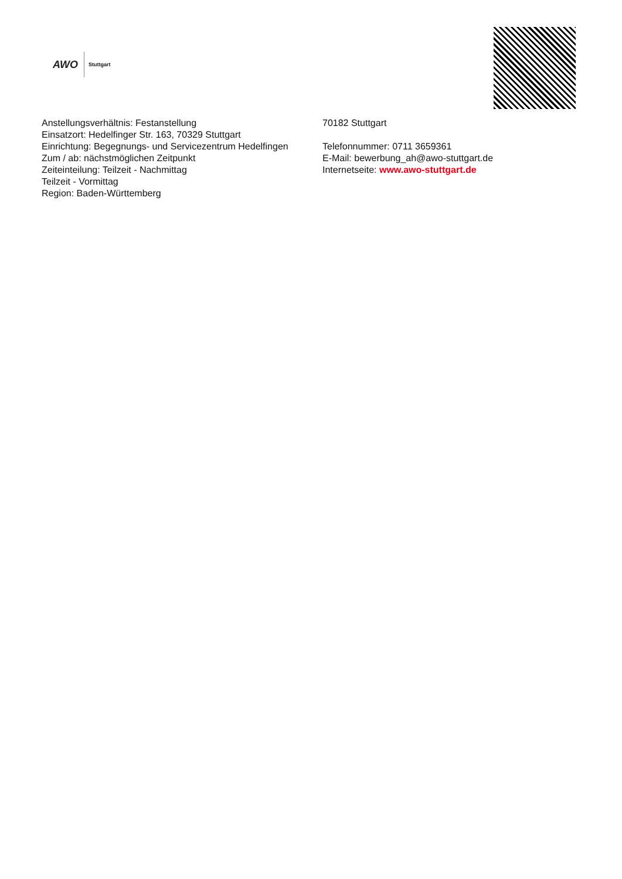AWO
Stuttgart
Anstellungsverhältnis: Festanstellung
Einsatzort: Hedelfinger Str. 163, 70329 Stuttgart
Einrichtung: Begegnungs- und Servicezentrum Hedelfingen
Zum / ab: nächstmöglichen Zeitpunkt
Zeiteinteilung: Teilzeit - Nachmittag
Teilzeit - Vormittag
Region: Baden-Württemberg
70182 Stuttgart
Telefonnummer: 0711 3659361
E-Mail: bewerbung_ah@awo-stuttgart.de
Internetseite: www.awo-stuttgart.de